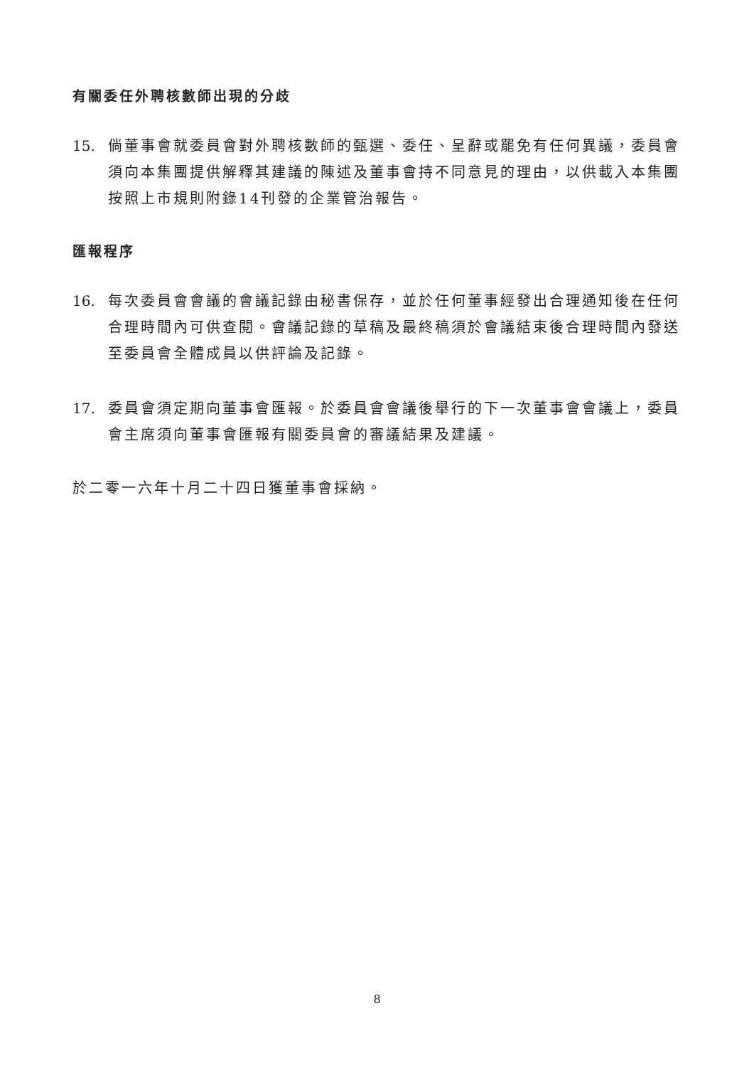有關委任外聘核數師出現的分歧
15. 倘董事會就委員會對外聘核數師的甄選、委任、呈辭或罷免有任何異議，委員會須向本集團提供解釋其建議的陳述及董事會持不同意見的理由，以供載入本集團按照上市規則附錄14刊發的企業管治報告。
匯報程序
16. 每次委員會會議的會議記錄由秘書保存，並於任何董事經發出合理通知後在任何合理時間內可供查閱。會議記錄的草稿及最終稿須於會議結束後合理時間內發送至委員會全體成員以供評論及記錄。
17. 委員會須定期向董事會匯報。於委員會會議後舉行的下一次董事會會議上，委員會主席須向董事會匯報有關委員會的審議結果及建議。
於二零一六年十月二十四日獲董事會採納。
8